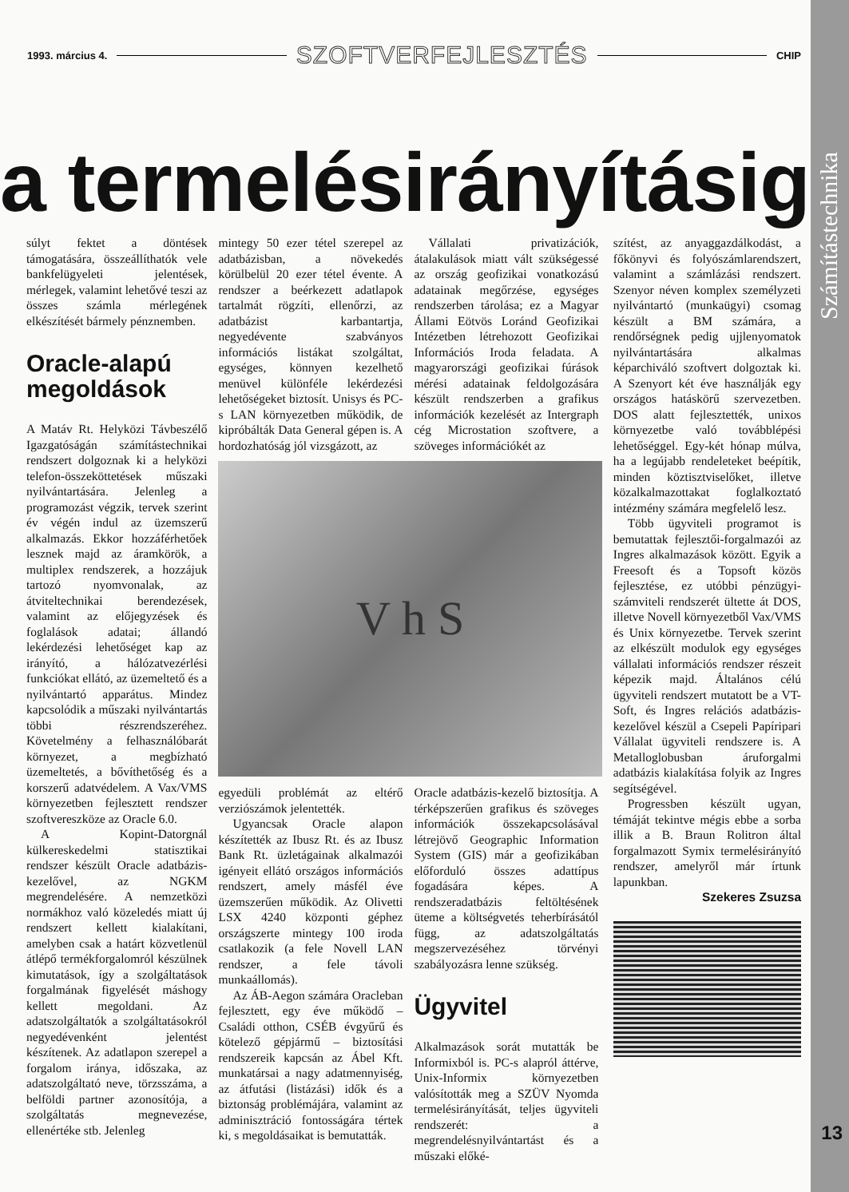Számítástechnika
1993. március 4. SZOFTVERFEJLESZTÉS CHIP
a termelésirányításig
súlyt fektet a döntések támogatására, összeállíthatók vele bankfelügyeleti jelentések, mérlegek, valamint lehetővé teszi az összes számla mérlegének elkészítését bármely pénznemben.
Oracle-alapú megoldások
A Matáv Rt. Helyközi Távbeszélő Igazgatóságán számítástechnikai rendszert dolgoznak ki a helyközi telefon-összeköttetések műszaki nyilvántartására. Jelenleg a programozást végzik, tervek szerint év végén indul az üzemszerű alkalmazás. Ekkor hozzáférhetőek lesznek majd az áramkörök, a multiplex rendszerek, a hozzájuk tartozó nyomvonalak, az átviteltechnikai berendezések, valamint az előjegyzések és foglalások adatai; állandó lekérdezési lehetőséget kap az irányító, a hálózatvezérlési funkciókat ellátó, az üzemeltető és a nyilvántartó apparátus. Mindez kapcsolódik a műszaki nyilvántartás többi részrendszeréhez. Követelmény a felhasználóbarát környezet, a megbízható üzemeltetés, a bővíthetőség és a korszerű adatvédelem. A Vax/VMS környezetben fejlesztett rendszer szoftvereszköze az Oracle 6.0.
A Kopint-Datorgnál külkereskedelmi statisztikai rendszer készült Oracle adatbázis-kezelővel, az NGKM megrendelésére. A nemzetközi normákhoz való közeledés miatt új rendszert kellett kialakítani, amelyben csak a határt közvetlenül átlépő termékforgalomról készülnek kimutatások, így a szolgáltatások forgalmának figyelését máshogy kellett megoldani. Az adatszolgáltatók a szolgáltatásokról negyedévenként jelentést készítenek. Az adatlapon szerepel a forgalom iránya, időszaka, az adatszolgáltató neve, törzsszáma, a belföldi partner azonosítója, a szolgáltatás megnevezése, ellenértéke stb. Jelenleg
mintegy 50 ezer tétel szerepel az adatbázisban, a növekedés körülbelül 20 ezer tétel évente. A rendszer a beérkezett adatlapok tartalmát rögzíti, ellenőrzi, az adatbázist karbantartja, negyedévente szabványos információs listákat szolgáltat, egységes, könnyen kezelhető menüvel különféle lekérdezési lehetőségeket biztosít. Unisys és PC-s LAN környezetben működik, de kipróbálták Data General gépen is. A hordozhatóság jól vizsgázott, az
Vállalati privatizációk, átalakulások miatt vált szükségessé az ország geofizikai vonatkozású adatainak megőrzése, egységes rendszerben tárolása; ez a Magyar Állami Eötvös Loránd Geofizikai Intézetben létrehozott Geofizikai Információs Iroda feladata. A magyarországi geofizikai fúrások mérési adatainak feldolgozására készült rendszerben a grafikus információk kezelését az Intergraph cég Microstation szoftvere, a szöveges információkét az
V h S
egyedüli problémát az eltérő verziószámok jelentették.
Ugyancsak Oracle alapon készítették az Ibusz Rt. és az Ibusz Bank Rt. üzletágainak alkalmazói igényeit ellátó országos információs rendszert, amely másfél éve üzemszerűen működik. Az Olivetti LSX 4240 központi géphez országszerte mintegy 100 iroda csatlakozik (a fele Novell LAN rendszer, a fele távoli munkaállomás).
Az ÁB-Aegon számára Oracleban fejlesztett, egy éve működő – Családi otthon, CSÉB évgyűrű és kötelező gépjármű – biztosítási rendszereik kapcsán az Ábel Kft. munkatársai a nagy adatmennyiség, az átfutási (listázási) idők és a biztonság problémájára, valamint az adminisztráció fontosságára tértek ki, s megoldásaikat is bemutatták.
Oracle adatbázis-kezelő biztosítja. A térképszerűen grafikus és szöveges információk összekapcsolásával létrejövő Geographic Information System (GIS) már a geofizikában előforduló összes adattípus fogadására képes. A rendszeradatbázis feltöltésének üteme a költségvetés teherbírásától függ, az adatszolgáltatás megszervezéséhez törvényi szabályozásra lenne szükség.
Ügyvitel
Alkalmazások sorát mutatták be Informixból is. PC-s alapról áttérve, Unix-Informix környezetben valósították meg a SZÜV Nyomda termelésirányítását, teljes ügyviteli rendszerét: a megrendelésnyilvántartást és a műszaki előké-
szítést, az anyaggazdálkodást, a főkönyvi és folyószámlarendszert, valamint a számlázási rendszert. Szenyor néven komplex személyzeti nyilvántartó (munkaügyi) csomag készült a BM számára, a rendőrségnek pedig ujjlenyomatok nyilvántartására alkalmas képarchiváló szoftvert dolgoztak ki. A Szenyort két éve használják egy országos hatáskörű szervezetben. DOS alatt fejlesztették, unixos környezetbe való továbblépési lehetőséggel. Egy-két hónap múlva, ha a legújabb rendeleteket beépítik, minden köztisztviselőket, illetve közalkalmazottakat foglalkoztató intézmény számára megfelelő lesz.
Több ügyviteli programot is bemutattak fejlesztői-forgalmazói az Ingres alkalmazások között. Egyik a Freesoft és a Topsoft közös fejlesztése, ez utóbbi pénzügyi-számviteli rendszerét ültette át DOS, illetve Novell környezetből Vax/VMS és Unix környezetbe. Tervek szerint az elkészült modulok egy egységes vállalati információs rendszer részeit képezik majd. Általános célú ügyviteli rendszert mutatott be a VT-Soft, és Ingres relációs adatbázis-kezelővel készül a Csepeli Papíripari Vállalat ügyviteli rendszere is. A Metalloglobusban áruforgalmi adatbázis kialakítása folyik az Ingres segítségével.
Progressben készült ugyan, témáját tekintve mégis ebbe a sorba illik a B. Braun Rolitron által forgalmazott Symix termelésirányító rendszer, amelyről már írtunk lapunkban.
Szekeres Zsuzsa
13